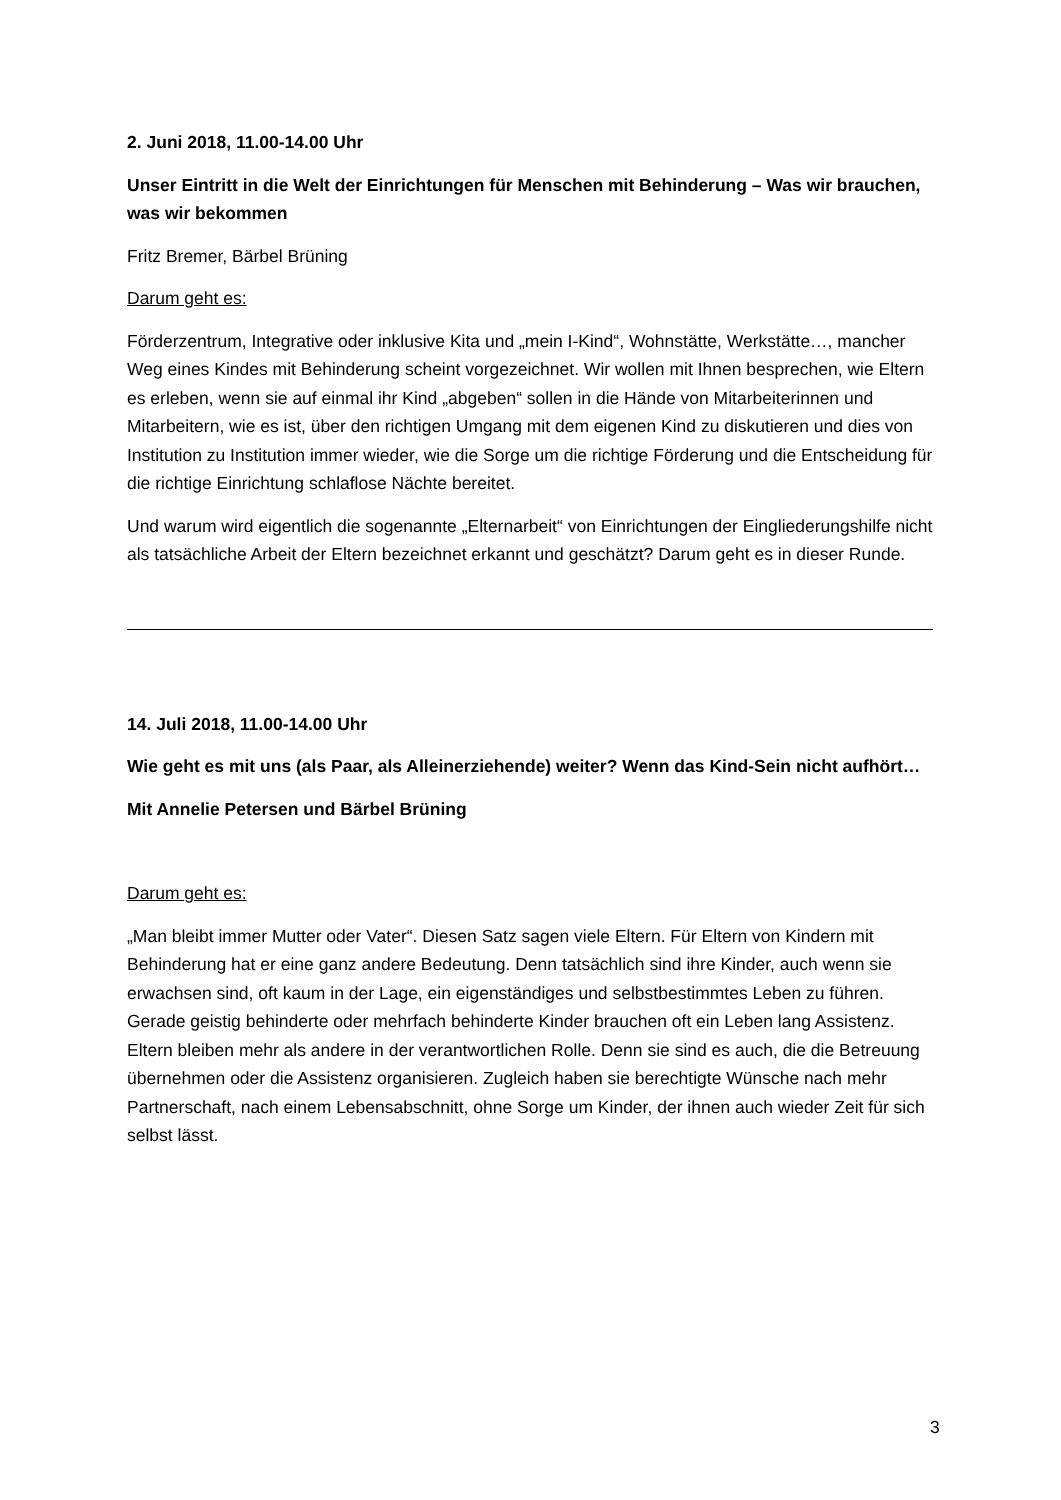2. Juni 2018, 11.00-14.00 Uhr
Unser Eintritt in die Welt der Einrichtungen für Menschen mit Behinderung – Was wir brauchen, was wir bekommen
Fritz Bremer, Bärbel Brüning
Darum geht es:
Förderzentrum, Integrative oder inklusive Kita und „mein I-Kind“, Wohnstätte, Werkstätte…, mancher Weg eines Kindes mit Behinderung scheint vorgezeichnet. Wir wollen mit Ihnen besprechen, wie Eltern es erleben, wenn sie auf einmal ihr Kind „abgeben“ sollen in die Hände von Mitarbeiterinnen und Mitarbeitern, wie es ist, über den richtigen Umgang mit dem eigenen Kind zu diskutieren und dies von Institution zu Institution immer wieder, wie die Sorge um die richtige Förderung und die Entscheidung für die richtige Einrichtung schlaflose Nächte bereitet.
Und warum wird eigentlich die sogenannte „Elternarbeit“ von Einrichtungen der Eingliederungshilfe nicht als tatsächliche Arbeit der Eltern bezeichnet erkannt und geschätzt? Darum geht es in dieser Runde.
14. Juli 2018, 11.00-14.00 Uhr
Wie geht es mit uns (als Paar, als Alleinerziehende) weiter? Wenn das Kind-Sein nicht aufhört…
Mit Annelie Petersen und Bärbel Brüning
Darum geht es:
„Man bleibt immer Mutter oder Vater“. Diesen Satz sagen viele Eltern. Für Eltern von Kindern mit Behinderung hat er eine ganz andere Bedeutung. Denn tatsächlich sind ihre Kinder, auch wenn sie erwachsen sind, oft kaum in der Lage, ein eigenständiges und selbstbestimmtes Leben zu führen. Gerade geistig behinderte oder mehrfach behinderte Kinder brauchen oft ein Leben lang Assistenz. Eltern bleiben mehr als andere in der verantwortlichen Rolle. Denn sie sind es auch, die die Betreuung übernehmen oder die Assistenz organisieren. Zugleich haben sie berechtigte Wünsche nach mehr Partnerschaft, nach einem Lebensabschnitt, ohne Sorge um Kinder, der ihnen auch wieder Zeit für sich selbst lässt.
3